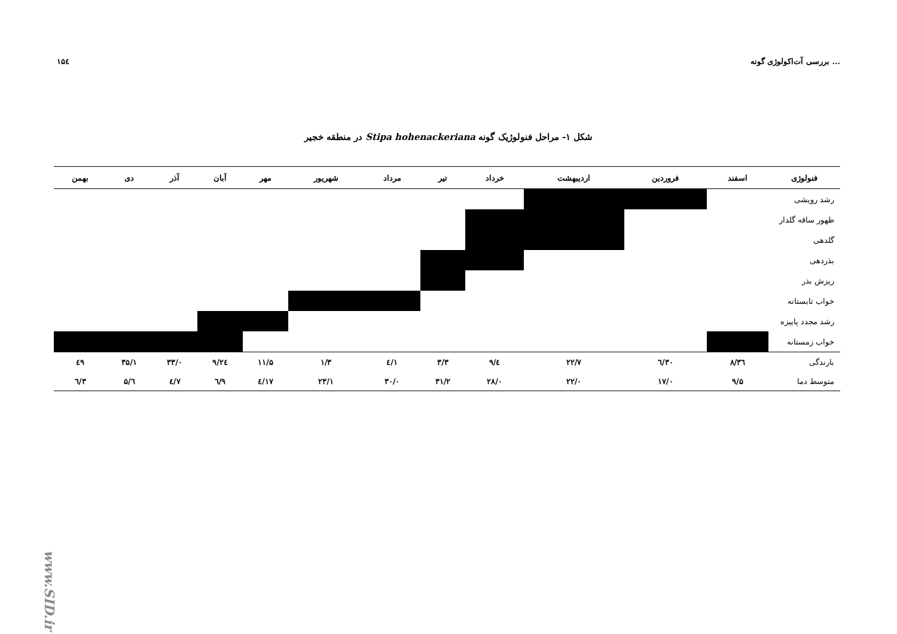۱۵٤ بررسی آت‌اکولوژی گونه ...
شکل ۱- مراحل فنولوژیک گونه Stipa hohenackeriana در منطقه خجیر
| فنولوژی | اسفند | فروردین | اردیبهشت | خرداد | تیر | مرداد | شهریور | مهر | آبان | آذر | دی | بهمن |
| --- | --- | --- | --- | --- | --- | --- | --- | --- | --- | --- | --- | --- |
| رشد رویشی | | | | | | | | | | | | |
| ظهور ساقه گلدار | | | | | | | | | | | | |
| گلدهی | | | | | | | | | | | | |
| بذردهی | | | | | | | | | | | | |
| ریزش بذر | | | | | | | | | | | | |
| خواب تابستانه | | | | | | | | | | | | |
| رشد مجدد پاییزه | | | | | | | | | | | | |
| خواب زمستانه | | | | | | | | | | | | |
| بارندگی | ۳٦/۸ | ۳۰/٦ | ۲۲/۷ | ٤/۹ | ۳/۳ | ۱/٤ | ۱/۳ | ۱۱/۵ | ۲٤/۹ | ۳۳/۰ | ۳۵/۱ | ٤۹ |
| متوسط دما | ۹/۵ | ۱۷/۰ | ۲۲/۰ | ۲۸/۰ | ۳۱/۲ | ۳۰/۰ | ۲۳/۱ | ۱۷/٤ | ۹/٦ | ۷/٤ | ٦/۵ | ۳/٦ |
www.SID.ir